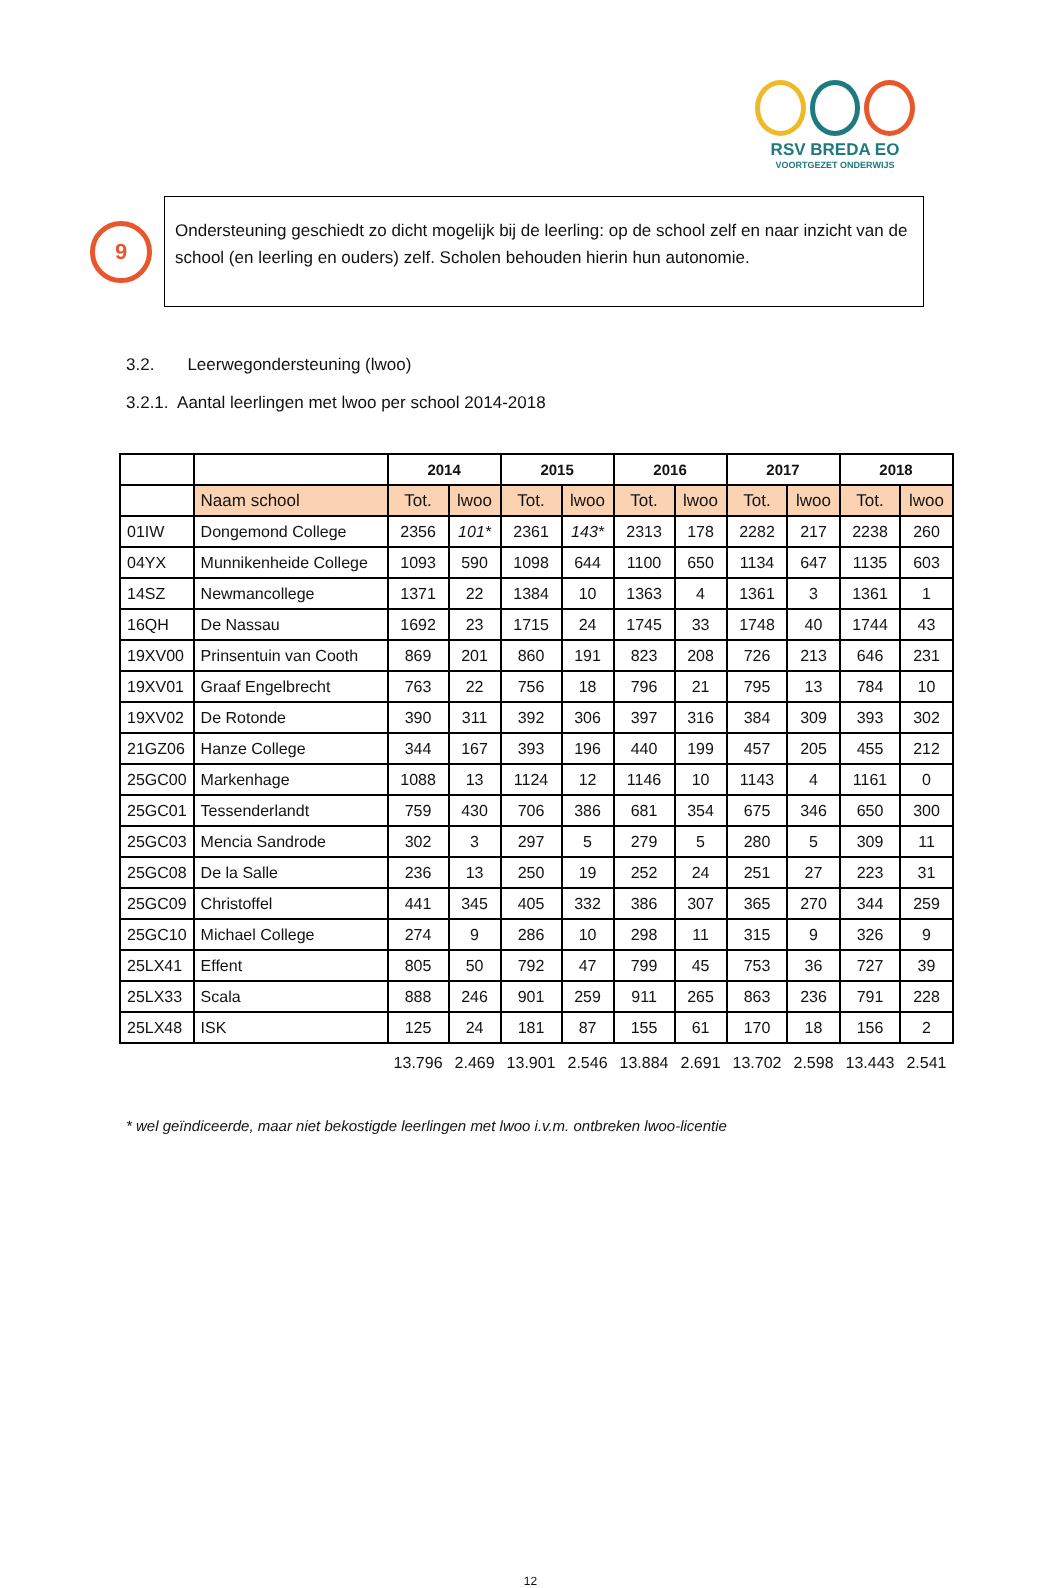RSV BREDA EO
VOORTGEZET ONDERWIJS
9
Ondersteuning geschiedt zo dicht mogelijk bij de leerling: op de school zelf en naar inzicht van de school (en leerling en ouders) zelf. Scholen behouden hierin hun autonomie.
3.2. Leerwegondersteuning (lwoo)
3.2.1. Aantal leerlingen met lwoo per school 2014-2018
| | | 2014 | | 2015 | | 2016 | | 2017 | | 2018 | |
| --- | --- | --- | --- | --- | --- | --- | --- | --- | --- | --- | --- |
| | Naam school | Tot. | lwoo | Tot. | lwoo | Tot. | lwoo | Tot. | lwoo | Tot. | lwoo |
| 01IW | Dongemond College | 2356 | 101* | 2361 | 143* | 2313 | 178 | 2282 | 217 | 2238 | 260 |
| 04YX | Munnikenheide College | 1093 | 590 | 1098 | 644 | 1100 | 650 | 1134 | 647 | 1135 | 603 |
| 14SZ | Newmancollege | 1371 | 22 | 1384 | 10 | 1363 | 4 | 1361 | 3 | 1361 | 1 |
| 16QH | De Nassau | 1692 | 23 | 1715 | 24 | 1745 | 33 | 1748 | 40 | 1744 | 43 |
| 19XV00 | Prinsentuin van Cooth | 869 | 201 | 860 | 191 | 823 | 208 | 726 | 213 | 646 | 231 |
| 19XV01 | Graaf Engelbrecht | 763 | 22 | 756 | 18 | 796 | 21 | 795 | 13 | 784 | 10 |
| 19XV02 | De Rotonde | 390 | 311 | 392 | 306 | 397 | 316 | 384 | 309 | 393 | 302 |
| 21GZ06 | Hanze College | 344 | 167 | 393 | 196 | 440 | 199 | 457 | 205 | 455 | 212 |
| 25GC00 | Markenhage | 1088 | 13 | 1124 | 12 | 1146 | 10 | 1143 | 4 | 1161 | 0 |
| 25GC01 | Tessenderlandt | 759 | 430 | 706 | 386 | 681 | 354 | 675 | 346 | 650 | 300 |
| 25GC03 | Mencia Sandrode | 302 | 3 | 297 | 5 | 279 | 5 | 280 | 5 | 309 | 11 |
| 25GC08 | De la Salle | 236 | 13 | 250 | 19 | 252 | 24 | 251 | 27 | 223 | 31 |
| 25GC09 | Christoffel | 441 | 345 | 405 | 332 | 386 | 307 | 365 | 270 | 344 | 259 |
| 25GC10 | Michael College | 274 | 9 | 286 | 10 | 298 | 11 | 315 | 9 | 326 | 9 |
| 25LX41 | Effent | 805 | 50 | 792 | 47 | 799 | 45 | 753 | 36 | 727 | 39 |
| 25LX33 | Scala | 888 | 246 | 901 | 259 | 911 | 265 | 863 | 236 | 791 | 228 |
| 25LX48 | ISK | 125 | 24 | 181 | 87 | 155 | 61 | 170 | 18 | 156 | 2 |
| | | 13.796 | 2.469 | 13.901 | 2.546 | 13.884 | 2.691 | 13.702 | 2.598 | 13.443 | 2.541 |
* wel geïndiceerde, maar niet bekostigde leerlingen met lwoo i.v.m. ontbreken lwoo-licentie
12